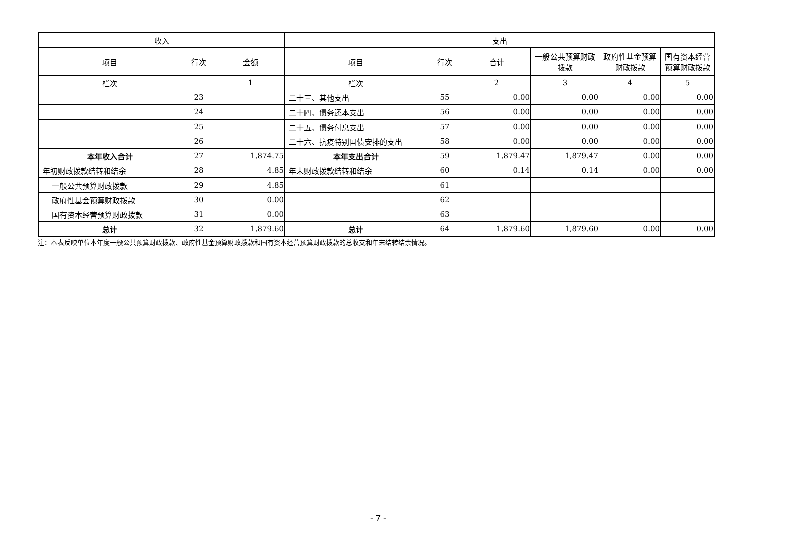| 收入 | | | 支出 | | | | | |
| --- | --- | --- | --- | --- | --- | --- | --- | --- |
| 项目 | 行次 | 金额 | 项目 | 行次 | 合计 | 一般公共预算财政拨款 | 政府性基金预算财政拨款 | 国有资本经营预算财政拨款 |
| 栏次 | | 1 | 栏次 | | 2 | 3 | 4 | 5 |
| | 23 | | 二十三、其他支出 | 55 | 0.00 | 0.00 | 0.00 | 0.00 |
| | 24 | | 二十四、债务还本支出 | 56 | 0.00 | 0.00 | 0.00 | 0.00 |
| | 25 | | 二十五、债务付息支出 | 57 | 0.00 | 0.00 | 0.00 | 0.00 |
| | 26 | | 二十六、抗疫特别国债安排的支出 | 58 | 0.00 | 0.00 | 0.00 | 0.00 |
| 本年收入合计 | 27 | 1,874.75 | 本年支出合计 | 59 | 1,879.47 | 1,879.47 | 0.00 | 0.00 |
| 年初财政拨款结转和结余 | 28 | 4.85 | 年末财政拨款结转和结余 | 60 | 0.14 | 0.14 | 0.00 | 0.00 |
| 一般公共预算财政拨款 | 29 | 4.85 | | 61 | | | | |
| 政府性基金预算财政拨款 | 30 | 0.00 | | 62 | | | | |
| 国有资本经营预算财政拨款 | 31 | 0.00 | | 63 | | | | |
| 总计 | 32 | 1,879.60 | 总计 | 64 | 1,879.60 | 1,879.60 | 0.00 | 0.00 |
注：本表反映单位本年度一般公共预算财政拨款、政府性基金预算财政拨款和国有资本经营预算财政拨款的总收支和年末结转结余情况。
- 7 -